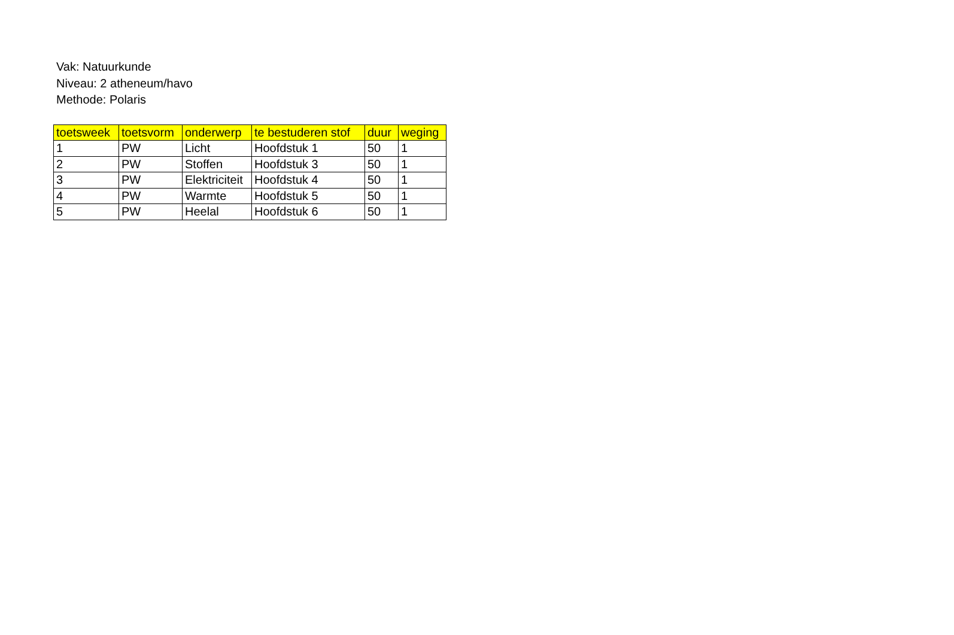Vak: Natuurkunde
Niveau: 2 atheneum/havo
Methode: Polaris
| toetsweek | toetsvorm | onderwerp | te bestuderen stof | duur | weging |
| --- | --- | --- | --- | --- | --- |
| 1 | PW | Licht | Hoofdstuk 1 | 50 | 1 |
| 2 | PW | Stoffen | Hoofdstuk 3 | 50 | 1 |
| 3 | PW | Elektriciteit | Hoofdstuk 4 | 50 | 1 |
| 4 | PW | Warmte | Hoofdstuk 5 | 50 | 1 |
| 5 | PW | Heelal | Hoofdstuk 6 | 50 | 1 |